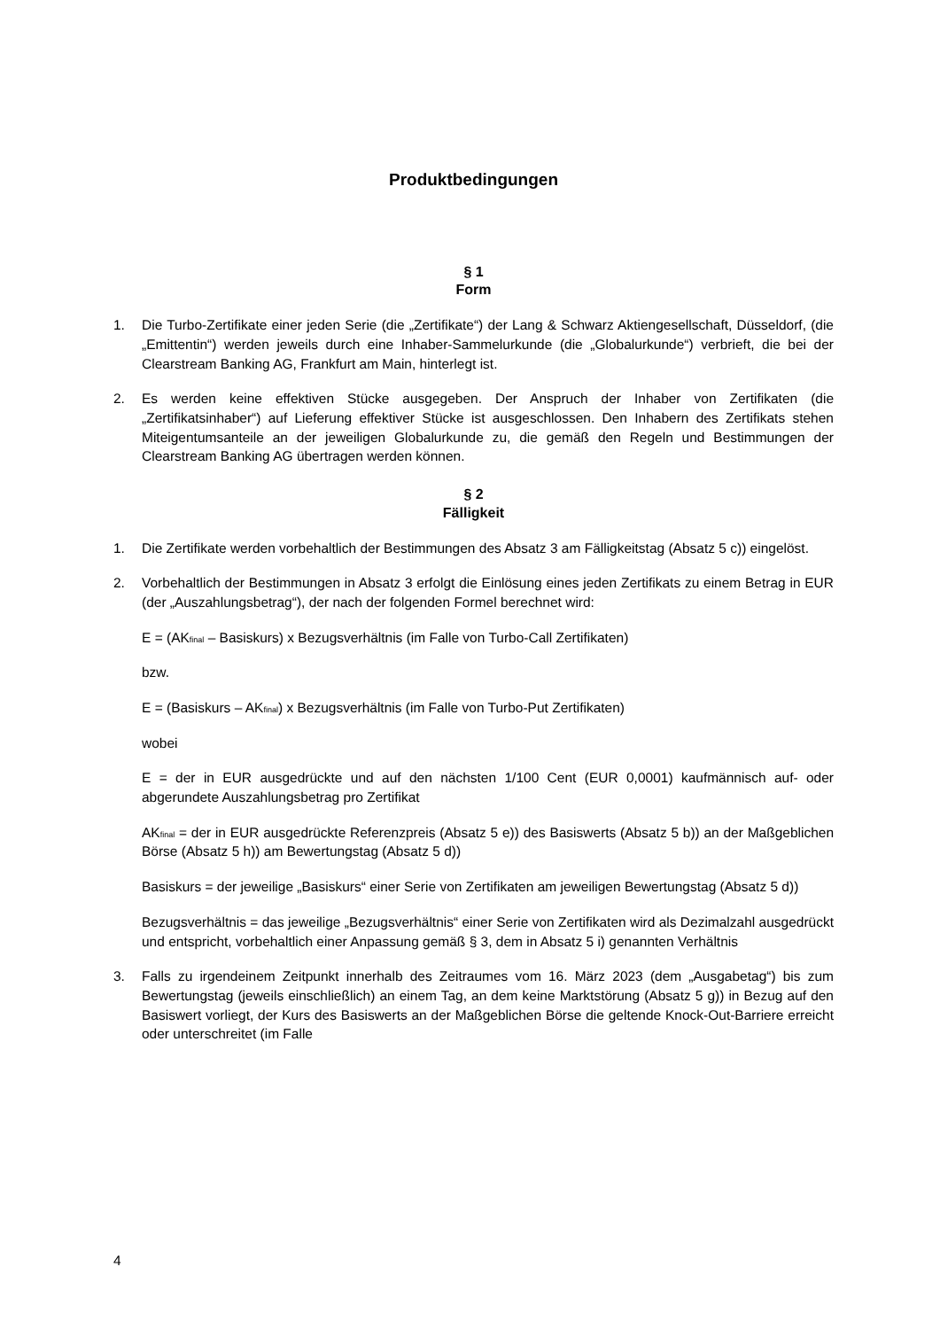Produktbedingungen
§ 1
Form
1. Die Turbo-Zertifikate einer jeden Serie (die „Zertifikate“) der Lang & Schwarz Aktiengesellschaft, Düsseldorf, (die „Emittentin“) werden jeweils durch eine Inhaber-Sammelurkunde (die „Globalurkunde“) verbrieft, die bei der Clearstream Banking AG, Frankfurt am Main, hinterlegt ist.
2. Es werden keine effektiven Stücke ausgegeben. Der Anspruch der Inhaber von Zertifikaten (die „Zertifikatsinhaber“) auf Lieferung effektiver Stücke ist ausgeschlossen. Den Inhabern des Zertifikats stehen Miteigentumsanteile an der jeweiligen Globalurkunde zu, die gemäß den Regeln und Bestimmungen der Clearstream Banking AG übertragen werden können.
§ 2
Fälligkeit
1. Die Zertifikate werden vorbehaltlich der Bestimmungen des Absatz 3 am Fälligkeitstag (Absatz 5 c)) eingelöst.
2. Vorbehaltlich der Bestimmungen in Absatz 3 erfolgt die Einlösung eines jeden Zertifikats zu einem Betrag in EUR (der „Auszahlungsbetrag“), der nach der folgenden Formel berechnet wird:
E = (AK<sub>final</sub> – Basiskurs) x Bezugsverhältnis (im Falle von Turbo-Call Zertifikaten)
bzw.
E = (Basiskurs – AK<sub>final</sub>) x Bezugsverhältnis (im Falle von Turbo-Put Zertifikaten)
wobei
E = der in EUR ausgedrückte und auf den nächsten 1/100 Cent (EUR 0,0001) kaufmännisch auf- oder abgerundete Auszahlungsbetrag pro Zertifikat
AK<sub>final</sub> = der in EUR ausgedrückte Referenzpreis (Absatz 5 e)) des Basiswerts (Absatz 5 b)) an der Maßgeblichen Börse (Absatz 5 h)) am Bewertungstag (Absatz 5 d))
Basiskurs = der jeweilige „Basiskurs“ einer Serie von Zertifikaten am jeweiligen Bewertungstag (Absatz 5 d))
Bezugsverhältnis = das jeweilige „Bezugsverhältnis“ einer Serie von Zertifikaten wird als Dezimalzahl ausgedrückt und entspricht, vorbehaltlich einer Anpassung gemäß § 3, dem in Absatz 5 i) genannten Verhältnis
3. Falls zu irgendeinem Zeitpunkt innerhalb des Zeitraumes vom 16. März 2023 (dem „Ausgabetag“) bis zum Bewertungstag (jeweils einschließlich) an einem Tag, an dem keine Marktstörung (Absatz 5 g)) in Bezug auf den Basiswert vorliegt, der Kurs des Basiswerts an der Maßgeblichen Börse die geltende Knock-Out-Barriere erreicht oder unterschreitet (im Falle
4